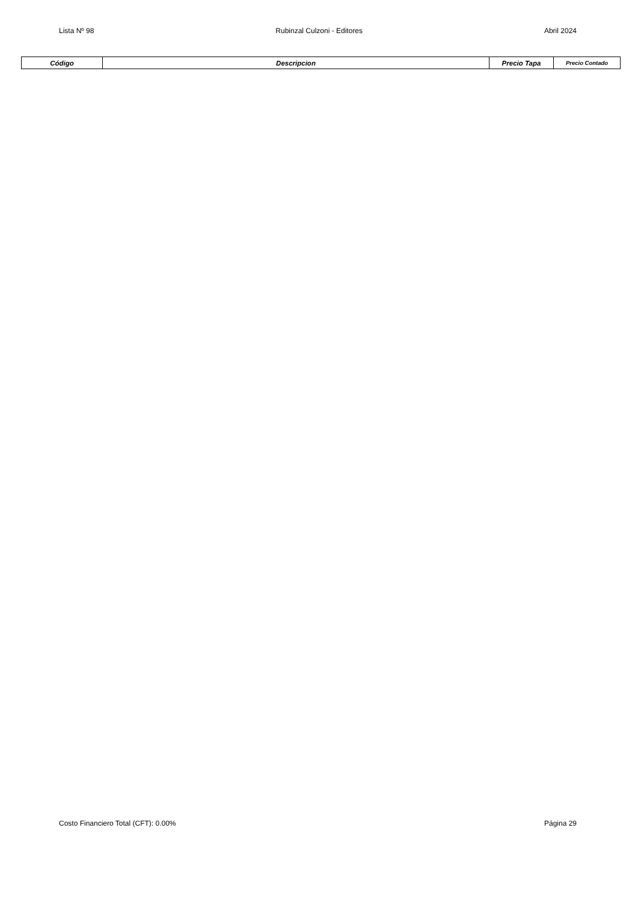Lista Nº 98 Rubinzal Culzoni - Editores Abril 2024
| Código | Descripcion | Precio Tapa | Precio Contado |
| --- | --- | --- | --- |
Costo Financiero Total (CFT): 0.00% Página 29